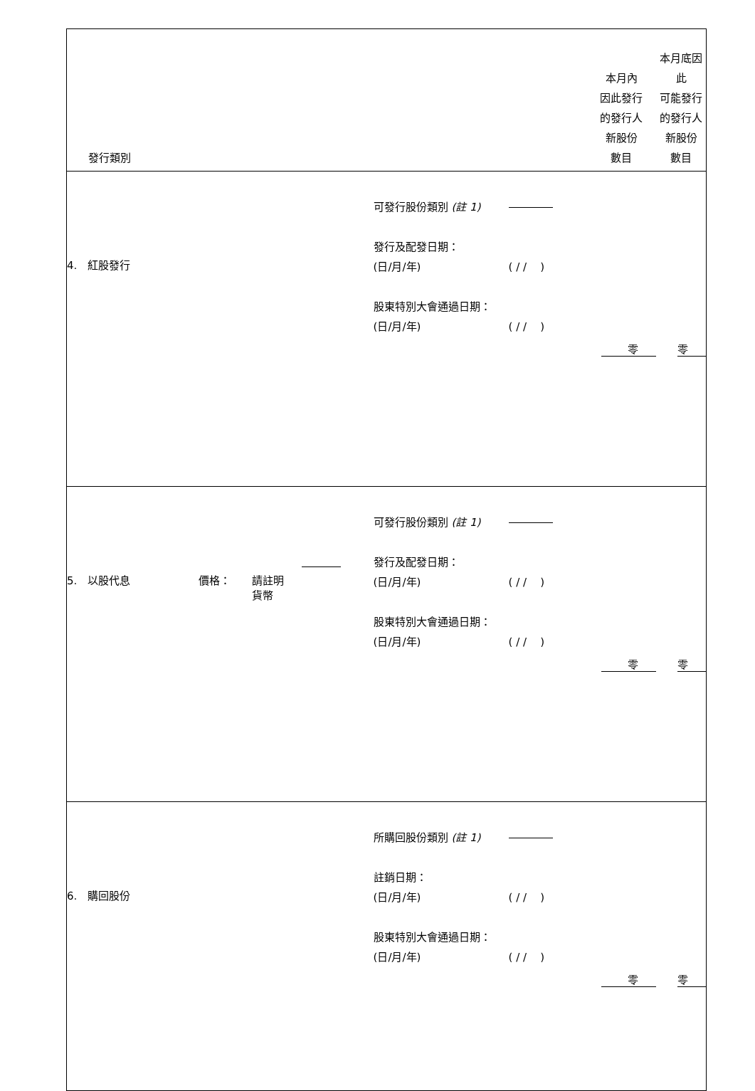| 發行類別 | | 本月內 因此發行 的發行人 新股份 數目 | 本月底因此 可能發行 的發行人 新股份 數目 |
| 4. 紅股發行 | 可發行股份類別 (註 1) 發行及配發日期： (日/月/年) ( / / ) 股東特別大會通過日期： (日/月/年) ( / / ) | 零 | 零 |
| 5. 以股代息 價格： 請註明 貨幣 | 可發行股份類別 (註 1) 發行及配發日期： (日/月/年) ( / / ) 股東特別大會通過日期： (日/月/年) ( / / ) | 零 | 零 |
| 6. 購回股份 | 所購回股份類別 (註 1) 註銷日期： (日/月/年) ( / / ) 股東特別大會通過日期： (日/月/年) ( / / ) | 零 | 零 |